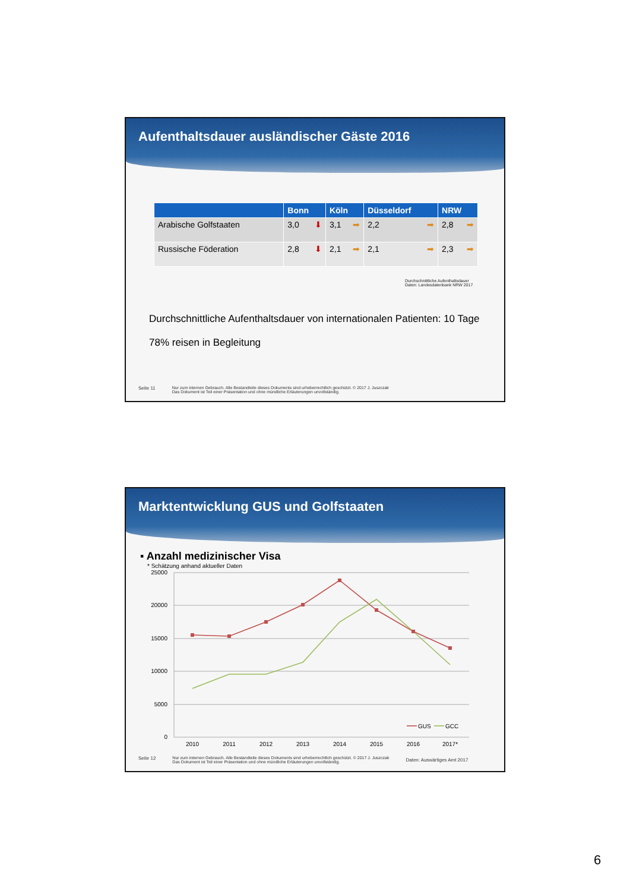Aufenthaltsdauer ausländischer Gäste 2016
| | Bonn | Köln | Düsseldorf | NRW |
| --- | --- | --- | --- | --- |
| Arabische Golfstaaten | 3,0 ⬇ | 3,1 ➡ | 2,2 ➡ | 2,8 ➡ |
| Russische Föderation | 2,8 ⬇ | 2,1 ➡ | 2,1 ➡ | 2,3 ➡ |
Durchschnittliche Aufenthaltsdauer
Daten: Landesdatenbank NRW 2017
Durchschnittliche Aufenthaltsdauer von internationalen Patienten: 10 Tage
78% reisen in Begleitung
Seite 11 Nur zum internen Gebrauch. Alle Bestandteile dieses Dokuments sind urheberrechtlich geschützt. © 2017 J. Juszczak
Das Dokument ist Teil einer Präsentation und ohne mündliche Erläuterungen unvollständig.
Marktentwicklung GUS und Golfstaaten
▪ Anzahl medizinischer Visa
* Schätzung anhand aktueller Daten
25000
20000
15000
10000
5000
0
2010
2011
2012
2013
2014
2015
2016
2017*
GUS
GCC
Seite 12 Nur zum internen Gebrauch. Alle Bestandteile dieses Dokuments sind urheberrechtlich geschützt. © 2017 J. Juszczak
Das Dokument ist Teil einer Präsentation und ohne mündliche Erläuterungen unvollständig. Daten: Auswärtiges Amt 2017
6